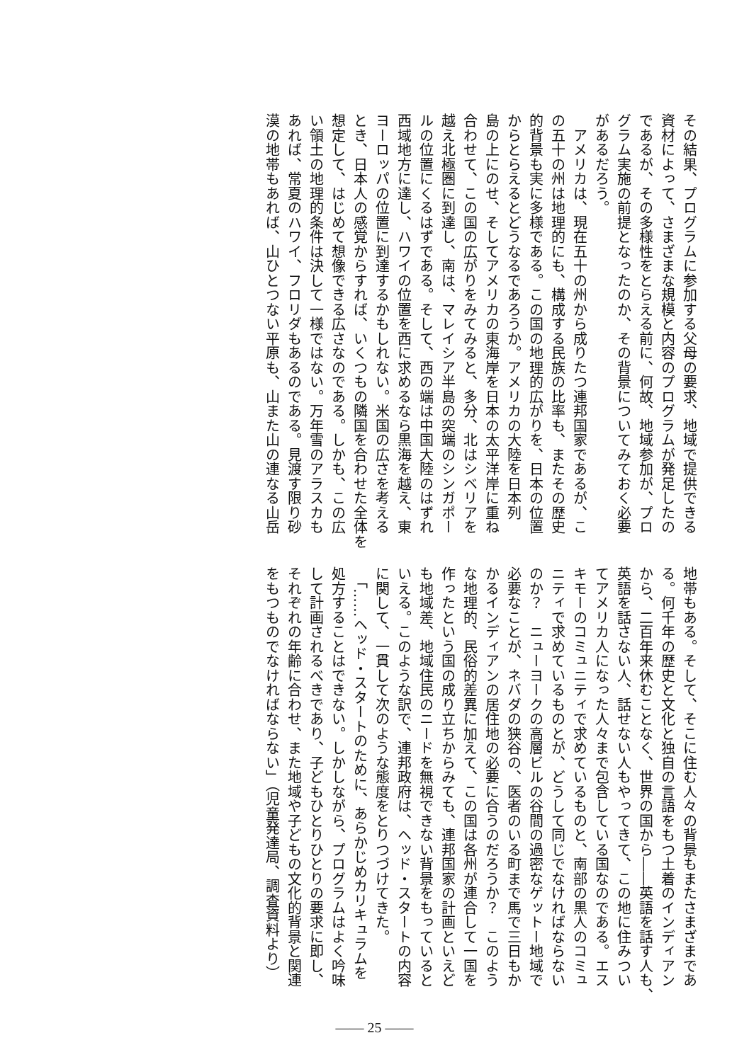その結果、プログラムに参加する父母の要求、地域で提供できる
資材によって、さまざまな規模と内容のプログラムが発足したの
であるが、その多様性をとらえる前に、何故、地域参加が、プロ
グラム実施の前提となったのか、その背景についてみておく必要
があるだろう。
　アメリカは、現在五十の州から成りたつ連邦国家であるが、こ
の五十の州は地理的にも、構成する民族の比率も、またその歴史
的背景も実に多様である。この国の地理的広がりを、日本の位置
からとらえるとどうなるであろうか。アメリカの大陸を日本列
島の上にのせ、そしてアメリカの東海岸を日本の太平洋岸に重ね
合わせて、この国の広がりをみてみると、多分、北はシベリアを
越え北極圏に到達し、南は、マレイシア半島の突端のシンガポー
ルの位置にくるはずである。そして、西の端は中国大陸のはずれ
西域地方に達し、ハワイの位置を西に求めるなら黒海を越え、東
ヨーロッパの位置に到達するかもしれない。米国の広さを考える
とき、日本人の感覚からすれば、いくつもの隣国を合わせた全体を
想定して、はじめて想像できる広さなのである。しかも、この広
い領土の地理的条件は決して一様ではない。万年雪のアラスカも
あれば、常夏のハワイ、フロリダもあるのである。見渡す限り砂
漠の地帯もあれば、山ひとつない平原も、山また山の連なる山岳
地帯もある。そして、そこに住む人々の背景もまたさまざまであ
る。何千年の歴史と文化と独自の言語をもつ土着のインディアン
から、二百年来休むことなく、世界の国から――英語を話す人も、
英語を話さない人、話せない人もやってきて、この地に住みつい
てアメリカ人になった人々まで包含している国なのである。エス
キモーのコミュニティで求めているものと、南部の黒人のコミュ
ニティで求めているものとが、どうして同じでなければならない
のか？　ニューヨークの高層ビルの谷間の過密なゲットー地域で
必要なことが、ネバダの狭谷の、医者のいる町まで馬で三日もか
かるインディアンの居住地の必要に合うのだろうか？　このよう
な地理的、民俗的差異に加えて、この国は各州が連合して一国を
作ったという国の成り立ちからみても、連邦国家の計画といえど
も地域差、地域住民のニードを無視できない背景をもっていると
いえる。このような訳で、連邦政府は、ヘッド・スタートの内容
に関して、一貫して次のような態度をとりつづけてきた。
　「……ヘッド・スタートのために、あらかじめカリキュラムを
処方することはできない。しかしながら、プログラムはよく吟味
して計画されるべきであり、子どもひとりひとりの要求に即し、
それぞれの年齢に合わせ、また地域や子どもの文化的背景と関連
をもつものでなければならない」（児童発達局、調査資料より）
—— 25 ——